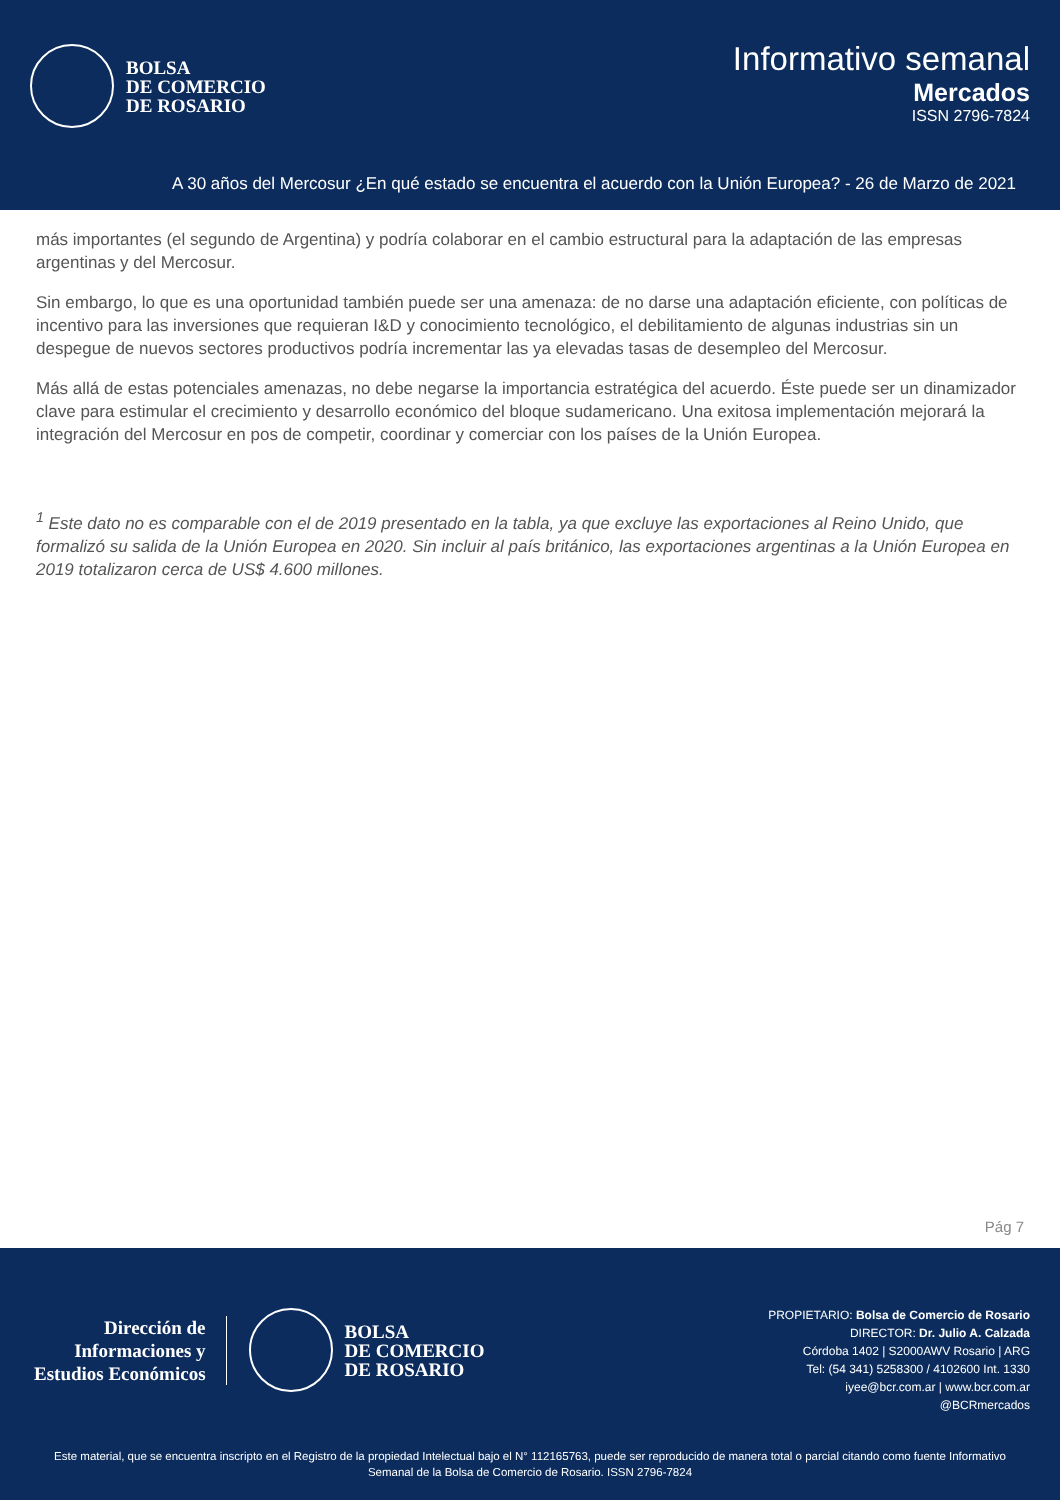BOLSA
DE COMERCIO
DE ROSARIO
Informativo semanal
Mercados
ISSN 2796-7824
A 30 años del Mercosur ¿En qué estado se encuentra el acuerdo con la Unión Europea? - 26 de Marzo de 2021
más importantes (el segundo de Argentina) y podría colaborar en el cambio estructural para la adaptación de las empresas argentinas y del Mercosur.
Sin embargo, lo que es una oportunidad también puede ser una amenaza: de no darse una adaptación eficiente, con políticas de incentivo para las inversiones que requieran I&D y conocimiento tecnológico, el debilitamiento de algunas industrias sin un despegue de nuevos sectores productivos podría incrementar las ya elevadas tasas de desempleo del Mercosur.
Más allá de estas potenciales amenazas, no debe negarse la importancia estratégica del acuerdo. Éste puede ser un dinamizador clave para estimular el crecimiento y desarrollo económico del bloque sudamericano. Una exitosa implementación mejorará la integración del Mercosur en pos de competir, coordinar y comerciar con los países de la Unión Europea.
<sup>1</sup> Este dato no es comparable con el de 2019 presentado en la tabla, ya que excluye las exportaciones al Reino Unido, que formalizó su salida de la Unión Europea en 2020. Sin incluir al país británico, las exportaciones argentinas a la Unión Europea en 2019 totalizaron cerca de US$ 4.600 millones.
Pág 7
Dirección de
Informaciones y
Estudios Económicos
BOLSA
DE COMERCIO
DE ROSARIO
PROPIETARIO: Bolsa de Comercio de Rosario
DIRECTOR: Dr. Julio A. Calzada
Córdoba 1402 | S2000AWV Rosario | ARG
Tel: (54 341) 5258300 / 4102600 Int. 1330
iyee@bcr.com.ar | www.bcr.com.ar
@BCRmercados
Este material, que se encuentra inscripto en el Registro de la propiedad Intelectual bajo el N° 112165763, puede ser reproducido de manera total o parcial citando como fuente Informativo Semanal de la Bolsa de Comercio de Rosario. ISSN 2796-7824